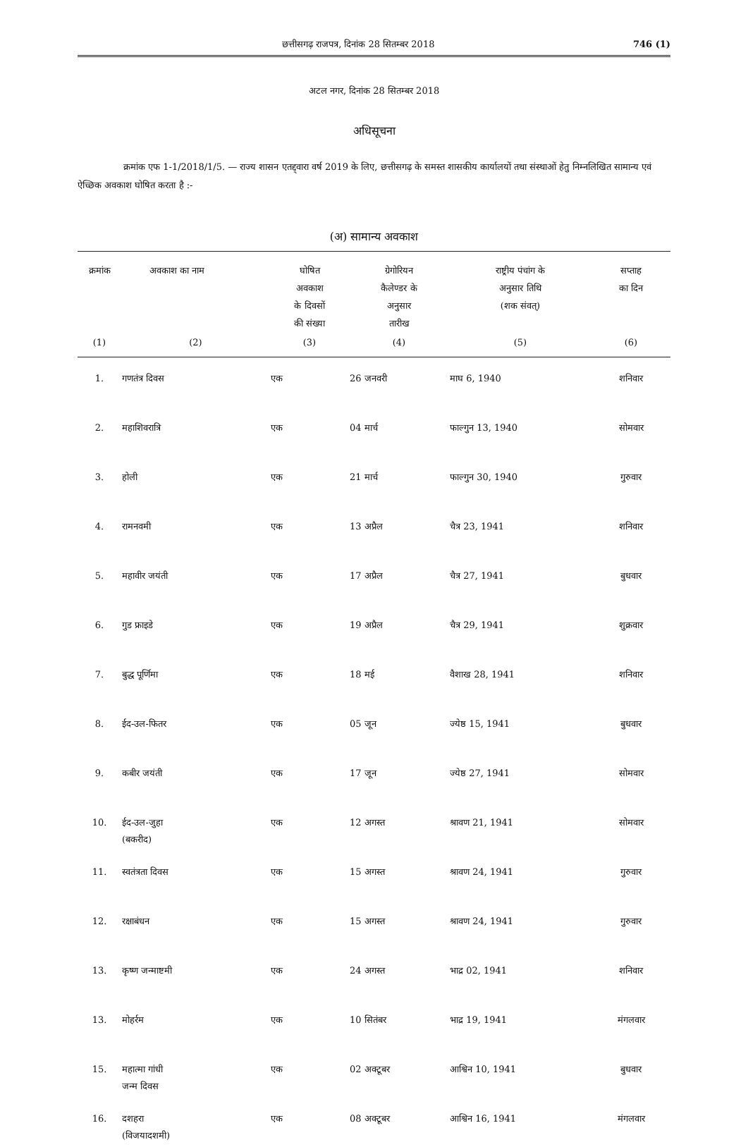छत्तीसगढ़ राजपत्र, दिनांक 28 सितम्बर 2018 746 (1)
अटल नगर, दिनांक 28 सितम्बर 2018
अधिसूचना
क्रमांक एफ 1-1/2018/1/5. — राज्य शासन एतद्द्वारा वर्ष 2019 के लिए, छत्तीसगढ़ के समस्त शासकीय कार्यालयों तथा संस्थाओं हेतु निम्नलिखित सामान्य एवं ऐच्छिक अवकाश घोषित करता है :-
(अ) सामान्य अवकाश
| क्रमांक | अवकाश का नाम | घोषित अवकाश के दिवसों की संख्या | ग्रेगोरियन कैलेण्डर के अनुसार तारीख | राष्ट्रीय पंचांग के अनुसार तिथि (शक संवत्) | सप्ताह का दिन |
| --- | --- | --- | --- | --- | --- |
| (1) | (2) | (3) | (4) | (5) | (6) |
| 1. | गणतंत्र दिवस | एक | 26 जनवरी | माघ 6, 1940 | शनिवार |
| 2. | महाशिवरात्रि | एक | 04 मार्च | फाल्गुन 13, 1940 | सोमवार |
| 3. | होली | एक | 21 मार्च | फाल्गुन 30, 1940 | गुरुवार |
| 4. | रामनवमी | एक | 13 अप्रैल | चैत्र 23, 1941 | शनिवार |
| 5. | महावीर जयंती | एक | 17 अप्रैल | चैत्र 27, 1941 | बुधवार |
| 6. | गुड फ्राइडे | एक | 19 अप्रैल | चैत्र 29, 1941 | शुक्रवार |
| 7. | बुद्ध पूर्णिमा | एक | 18 मई | वैशाख 28, 1941 | शनिवार |
| 8. | ईद-उल-फितर | एक | 05 जून | ज्येष्ठ 15, 1941 | बुधवार |
| 9. | कबीर जयंती | एक | 17 जून | ज्येष्ठ 27, 1941 | सोमवार |
| 10. | ईद-उल-जुहा (बकरीद) | एक | 12 अगस्त | श्रावण 21, 1941 | सोमवार |
| 11. | स्वतंत्रता दिवस | एक | 15 अगस्त | श्रावण 24, 1941 | गुरुवार |
| 12. | रक्षाबंधन | एक | 15 अगस्त | श्रावण 24, 1941 | गुरुवार |
| 13. | कृष्ण जन्माष्टमी | एक | 24 अगस्त | भाद्र 02, 1941 | शनिवार |
| 13. | मोहर्रम | एक | 10 सितंबर | भाद्र 19, 1941 | मंगलवार |
| 15. | महात्मा गांधी जन्म दिवस | एक | 02 अक्टूबर | आश्विन 10, 1941 | बुधवार |
| 16. | दशहरा (विजयादशमी) | एक | 08 अक्टूबर | आश्विन 16, 1941 | मंगलवार |